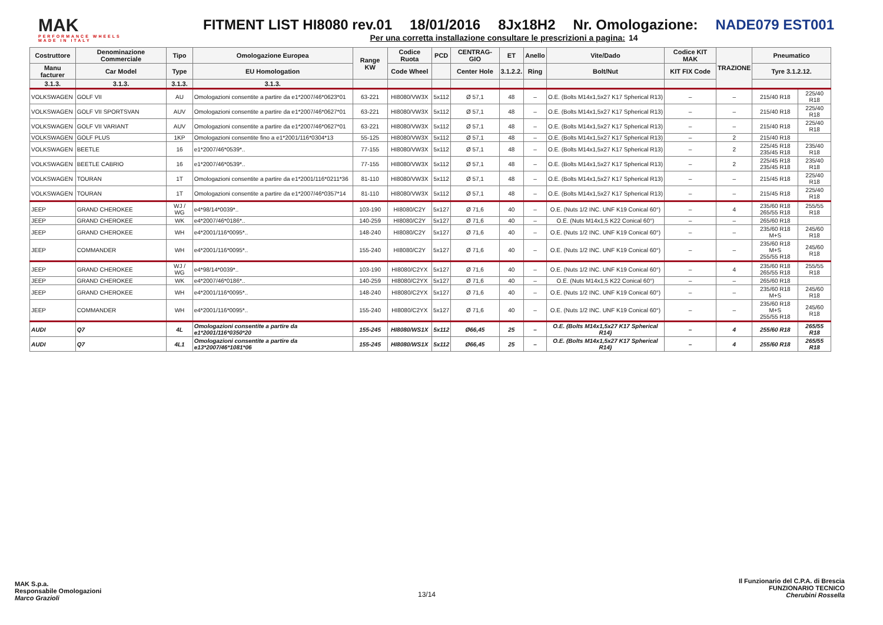MAK
PERFORMANCE WHEELS
MADE IN ITALY
FITMENT LIST HI8080 rev.01 18/01/2016 8Jx18H2 Nr. Omologazione: NADE079 EST001
Per una corretta installazione consultare le prescrizioni a pagina: 14
| Costruttore | Denominazione Commerciale | Tipo | Omologazione Europea | Range KW | Codice Ruota | PCD | CENTRAG-GIO | ET | Anello | Vite/Dado | Codice KIT MAK | TRAZIONE | Pneumatico | |
| --- | --- | --- | --- | --- | --- | --- | --- | --- | --- | --- | --- | --- | --- | --- |
| Manu facturer | Car Model | Type | EU Homologation | | Code Wheel | | Center Hole | 3.1.2.2. | Ring | Bolt/Nut | KIT FIX Code | | Tyre 3.1.2.12. | |
| 3.1.3. | 3.1.3. | 3.1.3. | 3.1.3. | | | | | | | | | | | |
| VOLKSWAGEN | GOLF VII | AU | Omologazioni consentite a partire da e1*2007/46*0623*01 | 63-221 | HI8080/VW3X | 5x112 | Ø 57,1 | 48 | – | O.E. (Bolts M14x1,5x27 K17 Spherical R13) | – | – | 215/40 R18 | 225/40 R18 |
| VOLKSWAGEN | GOLF VII SPORTSVAN | AUV | Omologazioni consentite a partire da e1*2007/46*0627*01 | 63-221 | HI8080/VW3X | 5x112 | Ø 57,1 | 48 | – | O.E. (Bolts M14x1,5x27 K17 Spherical R13) | – | – | 215/40 R18 | 225/40 R18 |
| VOLKSWAGEN | GOLF VII VARIANT | AUV | Omologazioni consentite a partire da e1*2007/46*0627*01 | 63-221 | HI8080/VW3X | 5x112 | Ø 57,1 | 48 | – | O.E. (Bolts M14x1,5x27 K17 Spherical R13) | – | – | 215/40 R18 | 225/40 R18 |
| VOLKSWAGEN | GOLF PLUS | 1KP | Omologazioni consentite fino a e1*2001/116*0304*13 | 55-125 | HI8080/VW3X | 5x112 | Ø 57,1 | 48 | – | O.E. (Bolts M14x1,5x27 K17 Spherical R13) | – | 2 | 215/40 R18 | |
| VOLKSWAGEN | BEETLE | 16 | e1*2007/46*0539*.. | 77-155 | HI8080/VW3X | 5x112 | Ø 57,1 | 48 | – | O.E. (Bolts M14x1,5x27 K17 Spherical R13) | – | 2 | 225/45 R18 235/45 R18 | 235/40 R18 |
| VOLKSWAGEN | BEETLE CABRIO | 16 | e1*2007/46*0539*.. | 77-155 | HI8080/VW3X | 5x112 | Ø 57,1 | 48 | – | O.E. (Bolts M14x1,5x27 K17 Spherical R13) | – | 2 | 225/45 R18 235/45 R18 | 235/40 R18 |
| VOLKSWAGEN | TOURAN | 1T | Omologazioni consentite a partire da e1*2001/116*0211*36 | 81-110 | HI8080/VW3X | 5x112 | Ø 57,1 | 48 | – | O.E. (Bolts M14x1,5x27 K17 Spherical R13) | – | – | 215/45 R18 | 225/40 R18 |
| VOLKSWAGEN | TOURAN | 1T | Omologazioni consentite a partire da e1*2007/46*0357*14 | 81-110 | HI8080/VW3X | 5x112 | Ø 57,1 | 48 | – | O.E. (Bolts M14x1,5x27 K17 Spherical R13) | – | – | 215/45 R18 | 225/40 R18 |
| JEEP | GRAND CHEROKEE | WJ / WG | e4*98/14*0039*.. | 103-190 | HI8080/C2Y | 5x127 | Ø 71,6 | 40 | – | O.E. (Nuts 1/2 INC. UNF K19 Conical 60°) | – | 4 | 235/60 R18 265/55 R18 | 255/55 R18 |
| JEEP | GRAND CHEROKEE | WK | e4*2007/46*0186*.. | 140-259 | HI8080/C2Y | 5x127 | Ø 71,6 | 40 | – | O.E. (Nuts M14x1,5 K22 Conical 60°) | – | – | 265/60 R18 | |
| JEEP | GRAND CHEROKEE | WH | e4*2001/116*0095*.. | 148-240 | HI8080/C2Y | 5x127 | Ø 71,6 | 40 | – | O.E. (Nuts 1/2 INC. UNF K19 Conical 60°) | – | – | 235/60 R18 M+S | 245/60 R18 |
| JEEP | COMMANDER | WH | e4*2001/116*0095*.. | 155-240 | HI8080/C2Y | 5x127 | Ø 71,6 | 40 | – | O.E. (Nuts 1/2 INC. UNF K19 Conical 60°) | – | – | 235/60 R18 M+S 255/55 R18 | 245/60 R18 |
| JEEP | GRAND CHEROKEE | WJ / WG | e4*98/14*0039*.. | 103-190 | HI8080/C2YX | 5x127 | Ø 71,6 | 40 | – | O.E. (Nuts 1/2 INC. UNF K19 Conical 60°) | – | 4 | 235/60 R18 265/55 R18 | 255/55 R18 |
| JEEP | GRAND CHEROKEE | WK | e4*2007/46*0186*.. | 140-259 | HI8080/C2YX | 5x127 | Ø 71,6 | 40 | – | O.E. (Nuts M14x1,5 K22 Conical 60°) | – | – | 265/60 R18 | |
| JEEP | GRAND CHEROKEE | WH | e4*2001/116*0095*.. | 148-240 | HI8080/C2YX | 5x127 | Ø 71,6 | 40 | – | O.E. (Nuts 1/2 INC. UNF K19 Conical 60°) | – | – | 235/60 R18 M+S | 245/60 R18 |
| JEEP | COMMANDER | WH | e4*2001/116*0095*.. | 155-240 | HI8080/C2YX | 5x127 | Ø 71,6 | 40 | – | O.E. (Nuts 1/2 INC. UNF K19 Conical 60°) | – | – | 235/60 R18 M+S 255/55 R18 | 245/60 R18 |
| AUDI | Q7 | 4L | Omologazioni consentite a partire da e1*2001/116*0350*20 | 155-245 | HI8080/WS1X | 5x112 | Ø66,45 | 25 | – | O.E. (Bolts M14x1,5x27 K17 Spherical R14) | – | 4 | 255/60 R18 | 265/55 R18 |
| AUDI | Q7 | 4L1 | Omologazioni consentite a partire da e13*2007/46*1081*06 | 155-245 | HI8080/WS1X | 5x112 | Ø66,45 | 25 | – | O.E. (Bolts M14x1,5x27 K17 Spherical R14) | – | 4 | 255/60 R18 | 265/55 R18 |
MAK S.p.a.
Responsabile Omologazioni
Marco Grazioli
13/14
Il Funzionario del C.P.A. di Brescia
FUNZIONARIO TECNICO
Cherubini Rossella